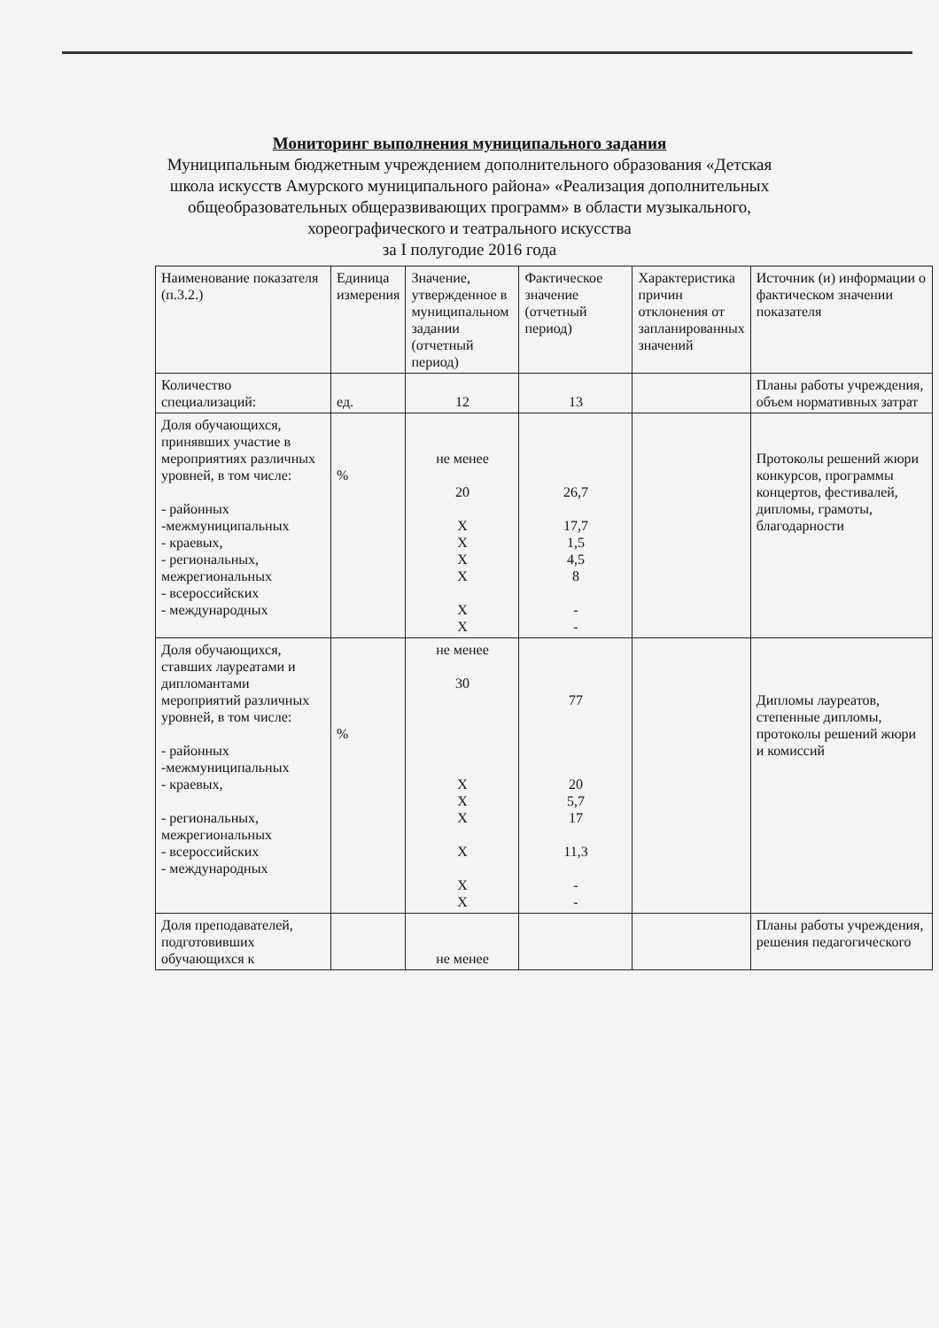Мониторинг выполнения муниципального задания
Муниципальным бюджетным учреждением дополнительного образования «Детская школа искусств Амурского муниципального района» «Реализация дополнительных общеобразовательных общеразвивающих программ» в области музыкального, хореографического и театрального искусства
за I полугодие 2016 года
| Наименование показателя (п.3.2.) | Единица измерения | Значение, утвержденное в муниципальном задании (отчетный период) | Фактическое значение (отчетный период) | Характеристика причин отклонения от запланированных значений | Источник (и) информации о фактическом значении показателя |
| Количество специализаций: | ед. | 12 | 13 | | Планы работы учреждения, объем нормативных затрат |
| Доля обучающихся, принявших участие в мероприятиях различных уровней, в том числе: - районных -межмуниципальных - краевых, - региональных, межрегиональных - всероссийских - международных | % | не менее 20 X X X X X X | 26,7 17,7 1,5 4,5 8 - - | | Протоколы решений жюри конкурсов, программы концертов, фестивалей, дипломы, грамоты, благодарности |
| Доля обучающихся, ставших лауреатами и дипломантами мероприятий различных уровней, в том числе: - районных -межмуниципальных - краевых, - региональных, межрегиональных - всероссийских - международных | % | не менее 30 X X X X X X | 77 20 5,7 17 11,3 - - | | Дипломы лауреатов, степенные дипломы, протоколы решений жюри и комиссий |
| Доля преподавателей, подготовивших обучающихся к | | не менее | | | Планы работы учреждения, решения педагогического |